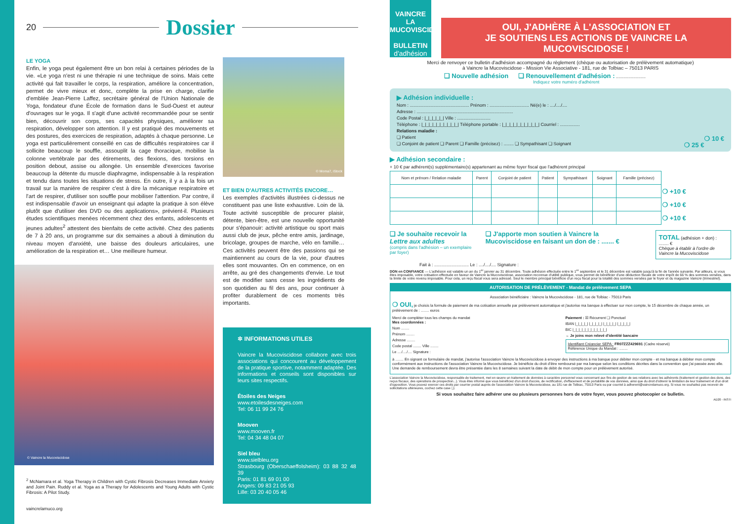20
Dossier
LE YOGA
Enfin, le yoga peut également être un bon relai à certaines périodes de la vie. «Le yoga n'est ni une thérapie ni une technique de soins. Mais cette activité qui fait travailler le corps, la respiration, améliore la concentration, permet de vivre mieux et donc, complète la prise en charge, clarifie d'emblée Jean-Pierre Laffez, secrétaire général de l'Union Nationale de Yoga, fondateur d'une École de formation dans le Sud-Ouest et auteur d'ouvrages sur le yoga. Il s'agit d'une activité recommandée pour se sentir bien, découvrir son corps, ses capacités physiques, améliorer sa respiration, développer son attention. Il y est pratiqué des mouvements et des postures, des exercices de respiration, adaptés à chaque personne. Le yoga est particulièrement conseillé en cas de difficultés respiratoires car il sollicite beaucoup le souffle, assouplit la cage thoracique, mobilise la colonne vertébrale par des étirements, des flexions, des torsions en position debout, assise ou allongée. Un ensemble d'exercices favorise beaucoup la détente du muscle diaphragme, indispensable à la respiration et tendu dans toutes les situations de stress. En outre, il y a à la fois un travail sur la manière de respirer c'est à dire la mécanique respiratoire et l'art de respirer, d'utiliser son souffle pour mobiliser l'attention. Par contre, il est indispensable d'avoir un enseignant qui adapte la pratique à son élève plutôt que d'utiliser des DVD ou des applications», prévient-il. Plusieurs études scientifiques menées récemment chez des enfants, adolescents et jeunes adultes<sup>2</sup> attestent des bienfaits de cette activité. Chez des patients de 7 à 20 ans, un programme sur dix semaines a abouti à diminution du niveau moyen d'anxiété, une baisse des douleurs articulaires, une amélioration de la respiration et… Une meilleure humeur.
© Vaincre la Mucoviscidose
<sup>2</sup> McNamara et al. Yoga Therapy in Children with Cystic Fibrosis Decreases Immediate Anxiety and Joint Pain. Ruddy et al. Yoga as a Therapy for Adolescents and Young Adults with Cystic Fibrosis: A Pilot Study.
vaincrelamuco.org
© Moma7, iStock
ET BIEN D'AUTRES ACTIVITÉS ENCORE…
Les exemples d'activités illustrées ci-dessus ne constituent pas une liste exhaustive. Loin de là. Toute activité susceptible de procurer plaisir, détente, bien-être, est une nouvelle opportunité pour s'épanouir: activité artistique ou sport mais aussi club de jeux, pêche entre amis, jardinage, bricolage, groupes de marche, vélo en famille… Ces activités peuvent être des passions qui se maintiennent au cours de la vie, pour d'autres elles sont mouvantes. On en commence, on en arrête, au gré des changements d'envie. Le tout est de modifier sans cesse les ingrédients de son quotidien au fil des ans, pour continuer à profiter durablement de ces moments très importants.
✲ INFORMATIONS UTILES
Vaincre la Mucoviscidose collabore avec trois associations qui concourent au développement de la pratique sportive, notamment adaptée. Des informations et conseils sont disponibles sur leurs sites respectifs.
Étoiles des Neiges
www.etoilesdesneiges.com
Tel: 06 11 99 24 76
Mooven
www.mooven.fr
Tel: 04 34 48 04 07
Siel bleu
www.sielbleu.org
Strasbourg (Oberschaeffolsheim): 03 88 32 48 39
Paris: 01 81 69 01 00
Angers: 09 83 21 05 93
Lille: 03 20 40 05 46
VAINCRE LA MUCOVISCIDOSE
BULLETIN
d'adhésion
OUI, J'ADHÈRE À L'ASSOCIATION ET
JE SOUTIENS LES ACTIONS DE VAINCRE LA MUCOVISCIDOSE !
Merci de renvoyer ce bulletin d'adhésion accompagné du règlement (chèque ou autorisation de prélèvement automatique)
à Vaincre la Mucoviscidose - Mission Vie Associative - 181, rue de Tolbiac – 75013 PARIS
❏ Nouvelle adhésion ❏ Renouvellement d'adhésion : ........................
Indiquez votre numéro d'adhérent
▶ Adhésion individuelle :
Nom : ................................................ Prénom : ................................ Né(e) le : ..../..../....
Adresse : ..............................................................................
Code Postal : |_|_|_|_|_| Ville : ...........................
Téléphone : |_|_|_|_|_|_|_|_|_|_| Téléphone portable : |_|_|_|_|_|_|_|_|_|_| Courriel : ................
Relations maladie :
❏ Patient ❍ 10 €
❏ Conjoint de patient ❏ Parent ❏ Famille (précisez) : ........ ❏ Sympathisant ❏ Soignant ❍ 25 €
▶ Adhésion secondaire :
+ 10 € par adhérent(s) supplémentaire(s) appartenant au même foyer fiscal que l'adhérent principal
| Nom et prénom / Relation maladie | Parent | Conjoint de patient | Patient | Sympathisant | Soignant | Famille (précisez) | |
| --- | --- | --- | --- | --- | --- | --- | --- |
| | | | | | | | ❍ +10 € |
| | | | | | | | ❍ +10 € |
| | | | | | | | ❍ +10 € |
❏ Je souhaite recevoir la Lettre aux adultes
(compris dans l'adhésion – un exemplaire par foyer)
❏ J'apporte mon soutien à Vaincre la Mucoviscidose en faisant un don de : ....... €
TOTAL (adhésion + don) : ........ €
Chèque à établir à l'ordre de Vaincre la Mucoviscidose
Fait à : ............................ Le : ..../..../.... Signature :
DON en CONFIANCE — L'adhésion est valable un an du 1<sup>er</sup> janvier au 31 décembre. Toute adhésion effectuée entre le 1<sup>er</sup> septembre et le 31 décembre est valable jusqu'à la fin de l'année suivante. Par ailleurs, si vous êtes imposable, votre cotisation effectuée en faveur de Vaincre la Mucoviscidose, association reconnue d'utilité publique, vous permet de bénéficier d'une déduction fiscale de votre impôt de 66 % des sommes versées, dans la limite de votre revenu imposable. Pour cela, un reçu fiscal vous sera adressé. Seul le membre principal bénéficie d'un reçu fiscal pour la totalité des sommes versées par le foyer et du magazine Vaincre (trimestriel).
AUTORISATION DE PRÉLÈVEMENT - Mandat de prélèvement SEPA
Association bénéficiaire : Vaincre la Mucoviscidose - 181, rue de Tolbiac - 75013 Paris
❍ OUI, je choisis la formule de paiement de ma cotisation annuelle par prélèvement automatique et j'autorise ma banque à effectuer sur mon compte, le 15 décembre de chaque année, un prélèvement de : ........ euros
Merci de compléter tous les champs du mandat
Mes coordonnées :
Nom ........
Prénom ........
Adresse ........
Code postal ........ Ville ........
Le ..../..../.... Signature :
Paiement : ☒ Récurrent ❏ Ponctuel
IBAN |_|_|_|_| |_|_|_|_| |_|_|_|_| |_|_|_|_|
BIC |_|_|_|_|_|_|_|_|_|_|_|
→ Je joins mon relevé d'identité bancaire
Identifiant Créancier SEPA : FR07ZZZ429691 (Cadre réservé)
Référence Unique du Mandat : ........
à ........ En signant ce formulaire de mandat, j'autorise l'association Vaincre la Mucoviscidose à envoyer des instructions à ma banque pour débiter mon compte - et ma banque à débiter mon compte conformément aux instructions de l'association Vaincre la Mucoviscidose. Je bénéficie du droit d'être remboursé par ma banque selon les conditions décrites dans la convention que j'ai passée avec elle. Une demande de remboursement devra être présentée dans les 8 semaines suivant la date de débit de mon compte pour un prélèvement autorisé.
L'association Vaincre la Mucoviscidose, responsable de traitement, met en œuvre un traitement de données à caractère personnel vous concernant aux fins de gestion de ses relations avec les adhérents (traitement et gestion des dons, des reçus fiscaux, des opérations de prospection...). Vous êtes informé que vous bénéficiez d'un droit d'accès, de rectification, d'effacement et de portabilité de vos données, ainsi que du droit d'obtenir la limitation de leur traitement et d'un droit d'opposition. Vous pouvez exercer ces droits par courrier postal auprès de l'association Vaincre la Mucoviscidose, au 181 rue de Tolbiac, 75013 Paris ou par courriel à adherent@vaincrelamuco.org. Si vous ne souhaitez pas recevoir de sollicitations ultérieures, cochez cette case ❏.
Si vous souhaitez faire adhérer une ou plusieurs personnes hors de votre foyer, vous pouvez photocopier ce bulletin.
AD20 - INSTI